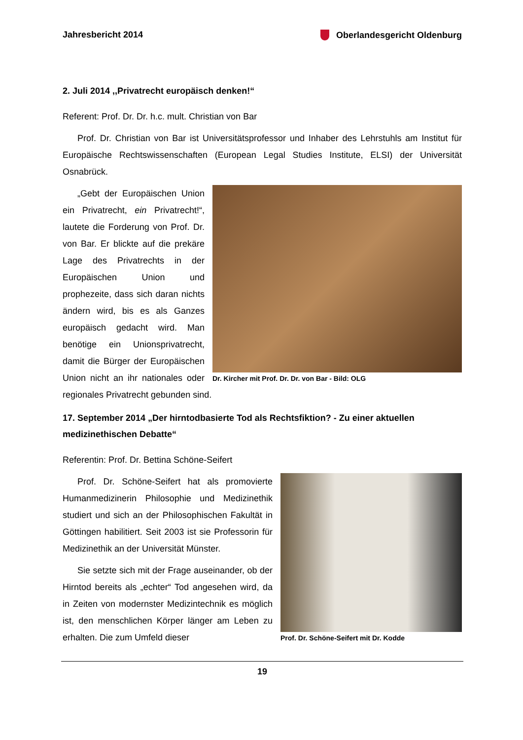Jahresbericht 2014 Oberlandesgericht Oldenburg
2. Juli 2014 ,,Privatrecht europäisch denken!“
Referent: Prof. Dr. Dr. h.c. mult. Christian von Bar
Prof. Dr. Christian von Bar ist Universitätsprofessor und Inhaber des Lehrstuhls am Institut für Europäische Rechtswissenschaften (European Legal Studies Institute, ELSI) der Universität Osnabrück.
Dr. Kircher mit Prof. Dr. Dr. von Bar - Bild: OLG
„Gebt der Europäischen Union ein Privatrecht, ein Privatrecht!“, lautete die Forderung von Prof. Dr. von Bar. Er blickte auf die prekäre Lage des Privatrechts in der Europäischen Union und prophezeite, dass sich daran nichts ändern wird, bis es als Ganzes europäisch gedacht wird. Man benötige ein Unionsprivatrecht, damit die Bürger der Europäischen Union nicht an ihr nationales oder regionales Privatrecht gebunden sind.
17. September 2014 „Der hirntodbasierte Tod als Rechtsfiktion? - Zu einer aktuellen medizinethischen Debatte“
Referentin: Prof. Dr. Bettina Schöne-Seifert
Prof. Dr. Schöne-Seifert mit Dr. Kodde
Prof. Dr. Schöne-Seifert hat als promovierte Humanmedizinerin Philosophie und Medizinethik studiert und sich an der Philosophischen Fakultät in Göttingen habilitiert. Seit 2003 ist sie Professorin für Medizinethik an der Universität Münster.
Sie setzte sich mit der Frage auseinander, ob der Hirntod bereits als „echter“ Tod angesehen wird, da in Zeiten von modernster Medizintechnik es möglich ist, den menschlichen Körper länger am Leben zu erhalten. Die zum Umfeld dieser
19